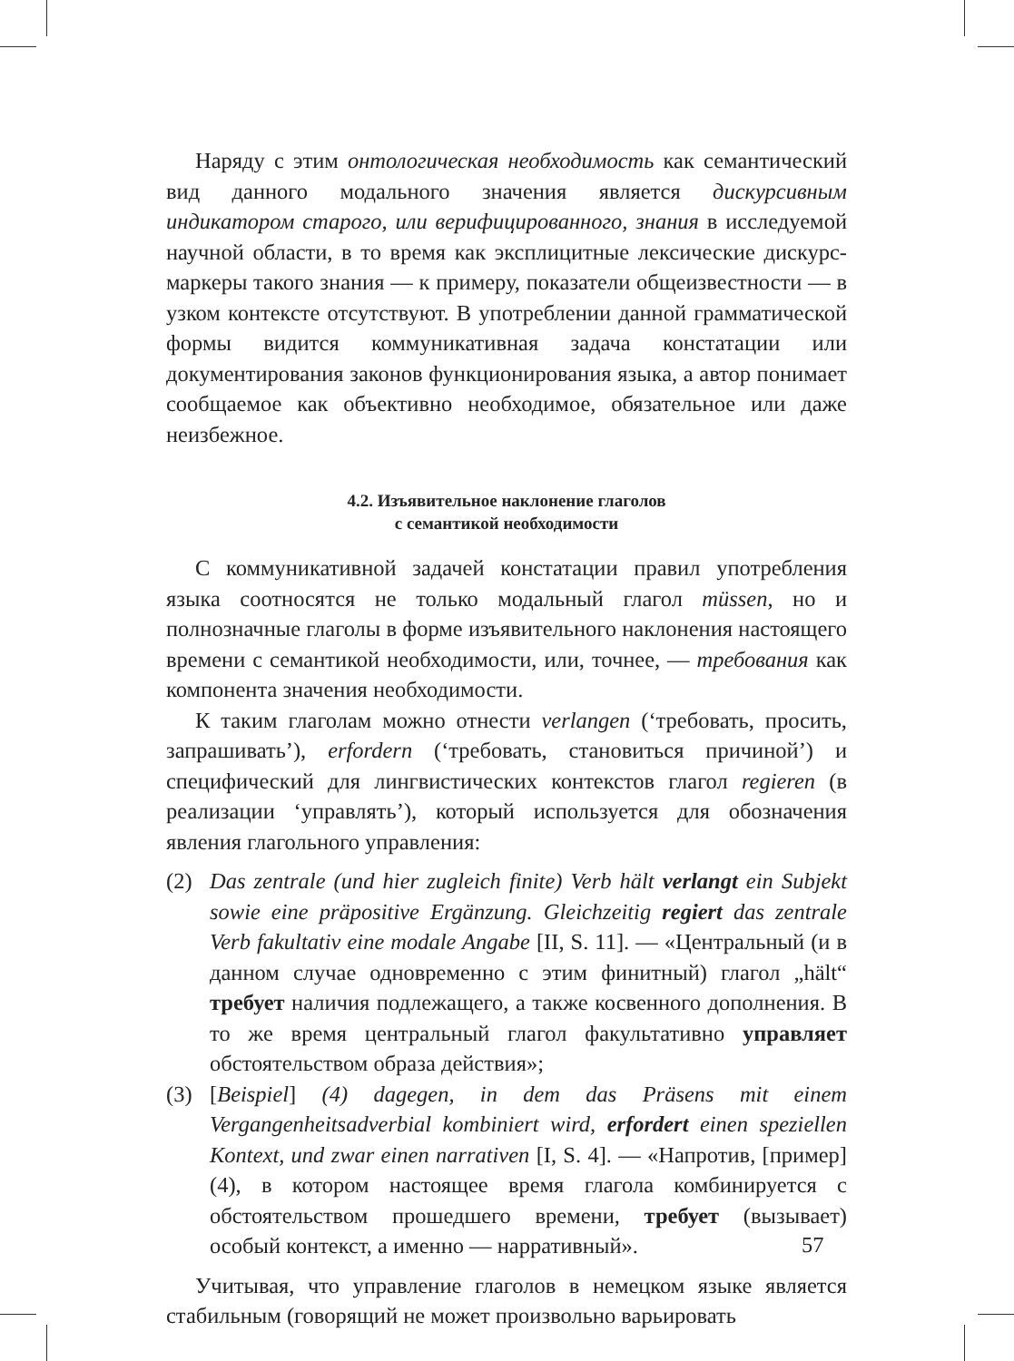Наряду с этим онтологическая необходимость как семантический вид данного модального значения является дискурсивным индикатором старого, или верифицированного, знания в исследуемой научной области, в то время как эксплицитные лексические дискурс-маркеры такого знания — к примеру, показатели общеизвестности — в узком контексте отсутствуют. В употреблении данной грамматической формы видится коммуникативная задача констатации или документирования законов функционирования языка, а автор понимает сообщаемое как объективно необходимое, обязательное или даже неизбежное.
4.2. Изъявительное наклонение глаголов
с семантикой необходимости
С коммуникативной задачей констатации правил употребления языка соотносятся не только модальный глагол müssen, но и полнозначные глаголы в форме изъявительного наклонения настоящего времени с семантикой необходимости, или, точнее, — требования как компонента значения необходимости.
К таким глаголам можно отнести verlangen (‘требовать, просить, запрашивать’), erfordern (‘требовать, становиться причиной’) и специфический для лингвистических контекстов глагол regieren (в реализации ‘управлять’), который используется для обозначения явления глагольного управления:
(2) Das zentrale (und hier zugleich finite) Verb hält verlangt ein Subjekt sowie eine präpositive Ergänzung. Gleichzeitig regiert das zentrale Verb fakultativ eine modale Angabe [II, S. 11]. — «Центральный (и в данном случае одновременно с этим финитный) глагол „hält“ требует наличия подлежащего, а также косвенного дополнения. В то же время центральный глагол факультативно управляет обстоятельством образа действия»;
(3) [Beispiel] (4) dagegen, in dem das Präsens mit einem Vergangenheitsadverbial kombiniert wird, erfordert einen speziellen Kontext, und zwar einen narrativen [I, S. 4]. — «Напротив, [пример] (4), в котором настоящее время глагола комбинируется с обстоятельством прошедшего времени, требует (вызывает) особый контекст, а именно — нарративный».
Учитывая, что управление глаголов в немецком языке является стабильным (говорящий не может произвольно варьировать
57